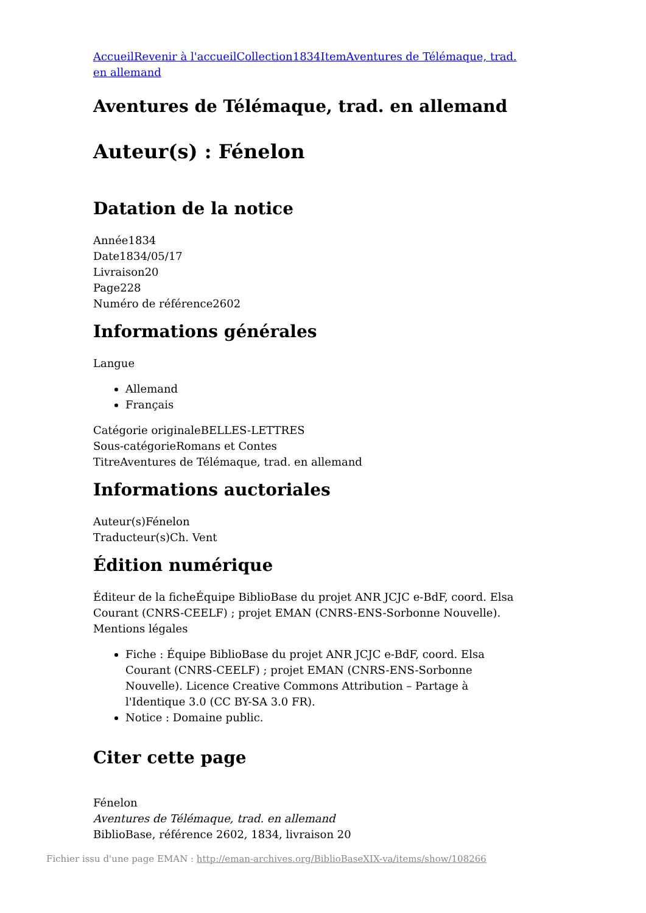Accueil Revenir à l'accueil Collection 1834 Item Aventures de Télémaque, trad. en allemand
Aventures de Télémaque, trad. en allemand
Auteur(s) : Fénelon
Datation de la notice
Année1834
Date1834/05/17
Livraison20
Page228
Numéro de référence2602
Informations générales
Langue
Allemand
Français
Catégorie originaleBELLES-LETTRES
Sous-catégorieRomans et Contes
TitreAventures de Télémaque, trad. en allemand
Informations auctoriales
Auteur(s)Fénelon
Traducteur(s)Ch. Vent
Édition numérique
Éditeur de la ficheÉquipe BiblioBase du projet ANR JCJC e-BdF, coord. Elsa Courant (CNRS-CEELF) ; projet EMAN (CNRS-ENS-Sorbonne Nouvelle).
Mentions légales
Fiche : Équipe BiblioBase du projet ANR JCJC e-BdF, coord. Elsa Courant (CNRS-CEELF) ; projet EMAN (CNRS-ENS-Sorbonne Nouvelle). Licence Creative Commons Attribution – Partage à l'Identique 3.0 (CC BY-SA 3.0 FR).
Notice : Domaine public.
Citer cette page
Fénelon
Aventures de Télémaque, trad. en allemand
BiblioBase, référence 2602, 1834, livraison 20
Fichier issu d'une page EMAN : http://eman-archives.org/BiblioBaseXIX-va/items/show/108266